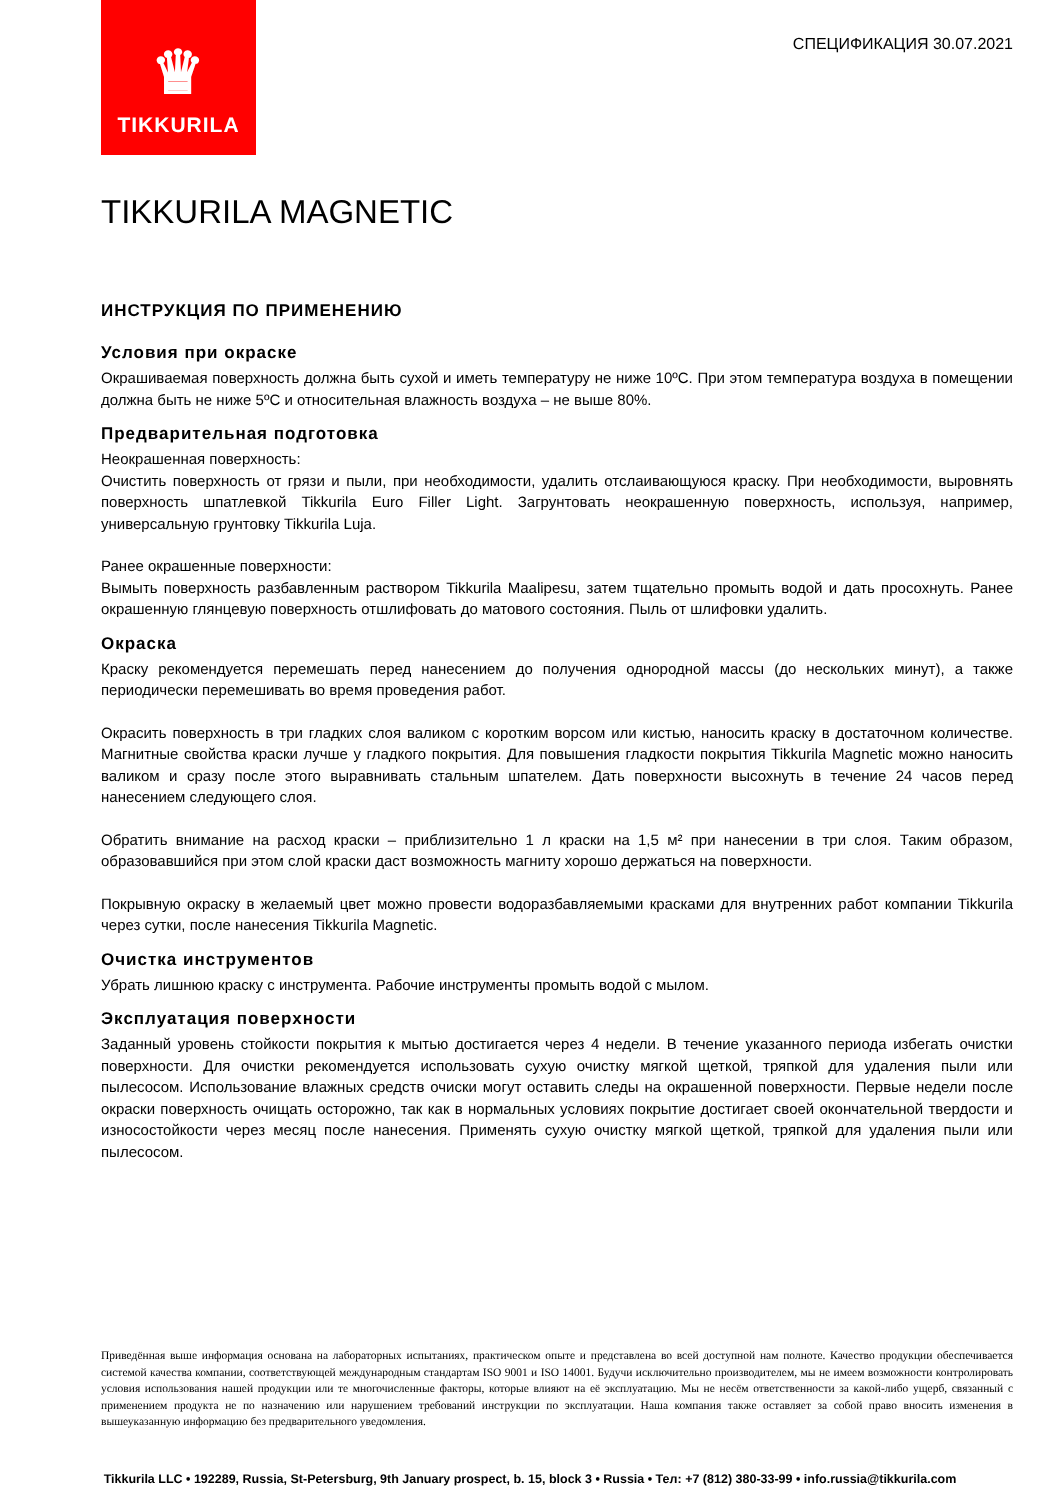♛
TIKKURILA
СПЕЦИФИКАЦИЯ 30.07.2021
TIKKURILA MAGNETIC
ИНСТРУКЦИЯ ПО ПРИМЕНЕНИЮ
Условия при окраске
Окрашиваемая поверхность должна быть сухой и иметь температуру не ниже 10ºС. При этом температура воздуха в помещении должна быть не ниже 5ºС и относительная влажность воздуха – не выше 80%.
Предварительная подготовка
Неокрашенная поверхность:
Очистить поверхность от грязи и пыли, при необходимости, удалить отслаивающуюся краску. При необходимости, выровнять поверхность шпатлевкой Tikkurila Euro Filler Light. Загрунтовать неокрашенную поверхность, используя, например, универсальную грунтовку Tikkurila Luja.
Ранее окрашенные поверхности:
Вымыть поверхность разбавленным раствором Tikkurila Maalipesu, затем тщательно промыть водой и дать просохнуть. Ранее окрашенную глянцевую поверхность отшлифовать до матового состояния. Пыль от шлифовки удалить.
Окраска
Краску рекомендуется перемешать перед нанесением до получения однородной массы (до нескольких минут), а также периодически перемешивать во время проведения работ.
Окрасить поверхность в три гладких слоя валиком с коротким ворсом или кистью, наносить краску в достаточном количестве. Магнитные свойства краски лучше у гладкого покрытия. Для повышения гладкости покрытия Tikkurila Magnetic можно наносить валиком и сразу после этого выравнивать стальным шпателем. Дать поверхности высохнуть в течение 24 часов перед нанесением следующего слоя.
Обратить внимание на расход краски – приблизительно 1 л краски на 1,5 м² при нанесении в три слоя. Таким образом, образовавшийся при этом слой краски даст возможность магниту хорошо держаться на поверхности.
Покрывную окраску в желаемый цвет можно провести водоразбавляемыми красками для внутренних работ компании Tikkurila через сутки, после нанесения Tikkurila Magnetic.
Очистка инструментов
Убрать лишнюю краску с инструмента. Рабочие инструменты промыть водой с мылом.
Эксплуатация поверхности
Заданный уровень стойкости покрытия к мытью достигается через 4 недели. В течение указанного периода избегать очистки поверхности. Для очистки рекомендуется использовать сухую очистку мягкой щеткой, тряпкой для удаления пыли или пылесосом. Использование влажных средств очиски могут оставить следы на окрашенной поверхности. Первые недели после окраски поверхность очищать осторожно, так как в нормальных условиях покрытие достигает своей окончательной твердости и износостойкости через месяц после нанесения. Применять сухую очистку мягкой щеткой, тряпкой для удаления пыли или пылесосом.
Приведённая выше информация основана на лабораторных испытаниях, практическом опыте и представлена во всей доступной нам полноте. Качество продукции обеспечивается системой качества компании, соответствующей международным стандартам ISO 9001 и ISO 14001. Будучи исключительно производителем, мы не имеем возможности контролировать условия использования нашей продукции или те многочисленные факторы, которые влияют на её эксплуатацию. Мы не несём ответственности за какой-либо ущерб, связанный с применением продукта не по назначению или нарушением требований инструкции по эксплуатации. Наша компания также оставляет за собой право вносить изменения в вышеуказанную информацию без предварительного уведомления.
Tikkurila LLC • 192289, Russia, St-Petersburg, 9th January prospect, b. 15, block 3 • Russia • Тел: +7 (812) 380-33-99 • info.russia@tikkurila.com